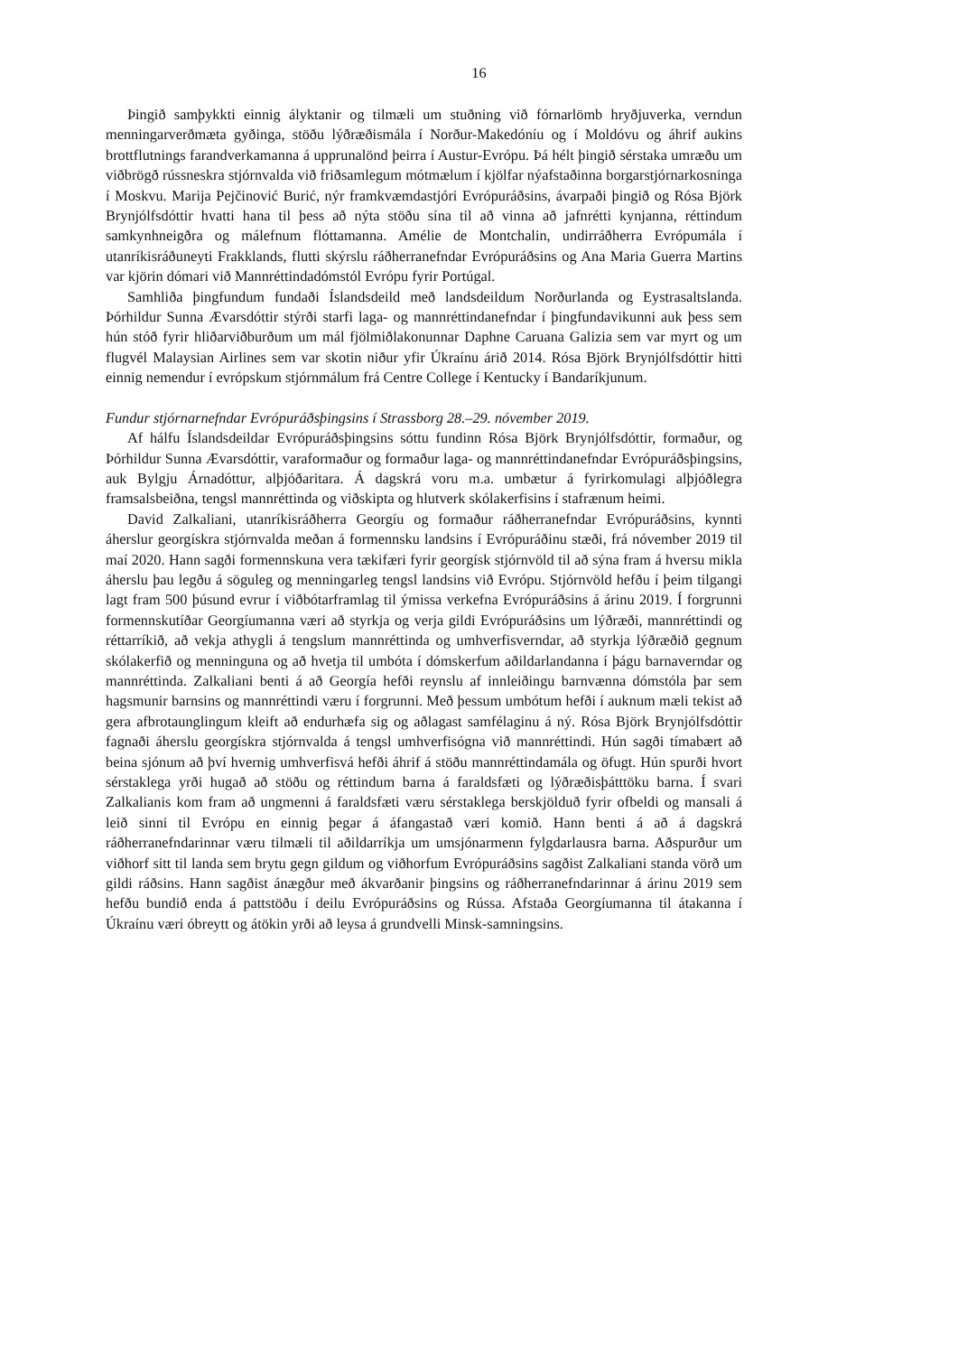16
Þingið samþykkti einnig ályktanir og tilmæli um stuðning við fórnarlömb hryðjuverka, verndun menningarverðmæta gyðinga, stöðu lýðræðismála í Norður-Makedóníu og í Moldóvu og áhrif aukins brottflutnings farandverkamanna á upprunalönd þeirra í Austur-Evrópu. Þá hélt þingið sérstaka umræðu um viðbrögð rússneskra stjórnvalda við friðsamlegum mótmælum í kjölfar nýafstaðinna borgarstjórnarkosninga í Moskvu. Marija Pejčinović Burić, nýr framkvæmdastjóri Evrópuráðsins, ávarpaði þingið og Rósa Björk Brynjólfsdóttir hvatti hana til þess að nýta stöðu sína til að vinna að jafnrétti kynjanna, réttindum samkynhneigðra og málefnum flóttamanna. Amélie de Montchalin, undirráðherra Evrópumála í utanríkisráðuneyti Frakklands, flutti skýrslu ráðherranefndar Evrópuráðsins og Ana Maria Guerra Martins var kjörin dómari við Mannréttindadómstól Evrópu fyrir Portúgal.
Samhliða þingfundum fundaði Íslandsdeild með landsdeildum Norðurlanda og Eystrasaltslanda. Þórhildur Sunna Ævarsdóttir stýrði starfi laga- og mannréttindanefndar í þingfundavikunni auk þess sem hún stóð fyrir hliðarviðburðum um mál fjölmiðlakonunnar Daphne Caruana Galizia sem var myrt og um flugvél Malaysian Airlines sem var skotin niður yfir Úkraínu árið 2014. Rósa Björk Brynjólfsdóttir hitti einnig nemendur í evrópskum stjórnmálum frá Centre College í Kentucky í Bandaríkjunum.
Fundur stjórnarnefndar Evrópuráðsþingsins í Strassborg 28.–29. nóvember 2019.
Af hálfu Íslandsdeildar Evrópuráðsþingsins sóttu fundinn Rósa Björk Brynjólfsdóttir, formaður, og Þórhildur Sunna Ævarsdóttir, varaformaður og formaður laga- og mannréttindanefndar Evrópuráðsþingsins, auk Bylgju Árnadóttur, alþjóðaritara. Á dagskrá voru m.a. umbætur á fyrirkomulagi alþjóðlegra framsalsbeiðna, tengsl mannréttinda og viðskipta og hlutverk skólakerfisins í stafrænum heimi.
David Zalkaliani, utanríkisráðherra Georgíu og formaður ráðherranefndar Evrópuráðsins, kynnti áherslur georgískra stjórnvalda meðan á formennsku landsins í Evrópuráðinu stæði, frá nóvember 2019 til maí 2020. Hann sagði formennskuna vera tækifæri fyrir georgísk stjórnvöld til að sýna fram á hversu mikla áherslu þau legðu á söguleg og menningarleg tengsl landsins við Evrópu. Stjórnvöld hefðu í þeim tilgangi lagt fram 500 þúsund evrur í viðbótarframlag til ýmissa verkefna Evrópuráðsins á árinu 2019. Í forgrunni formennskutíðar Georgíumanna væri að styrkja og verja gildi Evrópuráðsins um lýðræði, mannréttindi og réttarríkið, að vekja athygli á tengslum mannréttinda og umhverfisverndar, að styrkja lýðræðið gegnum skólakerfið og menninguna og að hvetja til umbóta í dómskerfum aðildarlandanna í þágu barnaverndar og mannréttinda. Zalkaliani benti á að Georgía hefði reynslu af innleiðingu barnvænna dómstóla þar sem hagsmunir barnsins og mannréttindi væru í forgrunni. Með þessum umbótum hefði í auknum mæli tekist að gera afbrotaunglingum kleift að endurhæfa sig og aðlagast samfélaginu á ný. Rósa Björk Brynjólfsdóttir fagnaði áherslu georgískra stjórnvalda á tengsl umhverfisógna við mannréttindi. Hún sagði tímabært að beina sjónum að því hvernig umhverfisvá hefði áhrif á stöðu mannréttindamála og öfugt. Hún spurði hvort sérstaklega yrði hugað að stöðu og réttindum barna á faraldsfæti og lýðræðisþátttöku barna. Í svari Zalkalianis kom fram að ungmenni á faraldsfæti væru sérstaklega berskjölduð fyrir ofbeldi og mansali á leið sinni til Evrópu en einnig þegar á áfangastað væri komið. Hann benti á að á dagskrá ráðherranefndarinnar væru tilmæli til aðildarríkja um umsjónarmenn fylgdarlausra barna. Aðspurður um viðhorf sitt til landa sem brytu gegn gildum og viðhorfum Evrópuráðsins sagðist Zalkaliani standa vörð um gildi ráðsins. Hann sagðist ánægður með ákvarðanir þingsins og ráðherranefndarinnar á árinu 2019 sem hefðu bundið enda á pattstöðu í deilu Evrópuráðsins og Rússa. Afstaða Georgíumanna til átakanna í Úkraínu væri óbreytt og átökin yrði að leysa á grundvelli Minsk-samningsins.